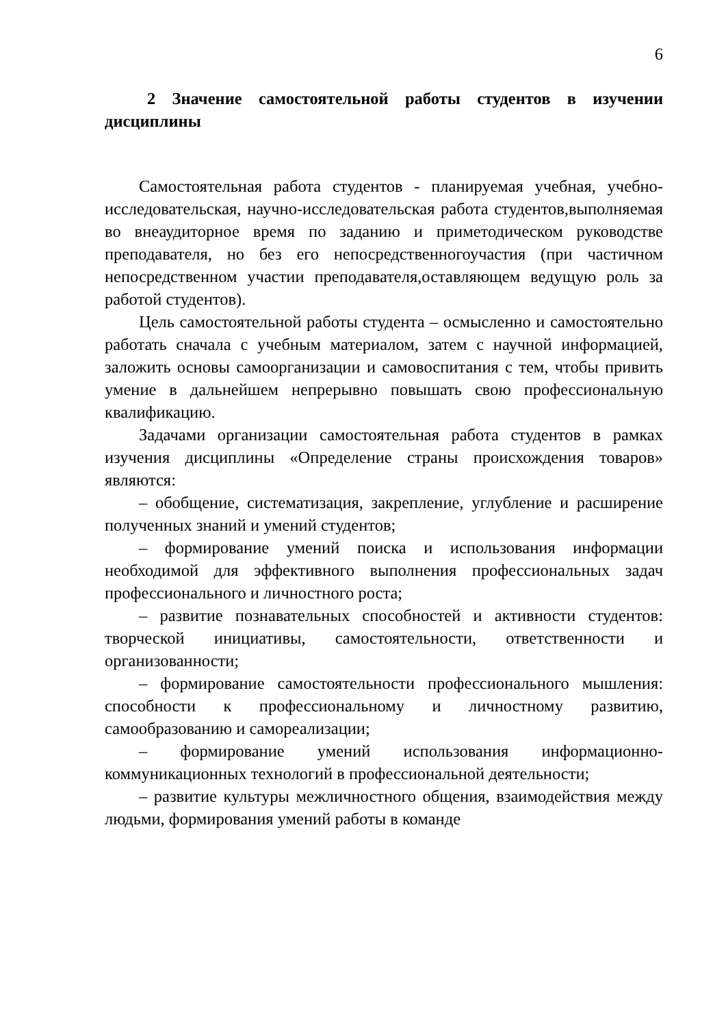6
2 Значение самостоятельной работы студентов в изучении дисциплины
Самостоятельная работа студентов - планируемая учебная, учебно-исследовательская, научно-исследовательская работа студентов,выполняемая во внеаудиторное время по заданию и приметодическом руководстве преподавателя, но без его непосредственногоучастия (при частичном непосредственном участии преподавателя,оставляющем ведущую роль за работой студентов).
Цель самостоятельной работы студента – осмысленно и самостоятельно работать сначала с учебным материалом, затем с научной информацией, заложить основы самоорганизации и самовоспитания с тем, чтобы привить умение в дальнейшем непрерывно повышать свою профессиональную квалификацию.
Задачами организации самостоятельная работа студентов в рамках изучения дисциплины «Определение страны происхождения товаров» являются:
– обобщение, систематизация, закрепление, углубление и расширение полученных знаний и умений студентов;
– формирование умений поиска и использования информации необходимой для эффективного выполнения профессиональных задач профессионального и личностного роста;
– развитие познавательных способностей и активности студентов: творческой инициативы, самостоятельности, ответственности и организованности;
– формирование самостоятельности профессионального мышления: способности к профессиональному и личностному развитию, самообразованию и самореализации;
– формирование умений использования информационно-коммуникационных технологий в профессиональной деятельности;
– развитие культуры межличностного общения, взаимодействия между людьми, формирования умений работы в команде